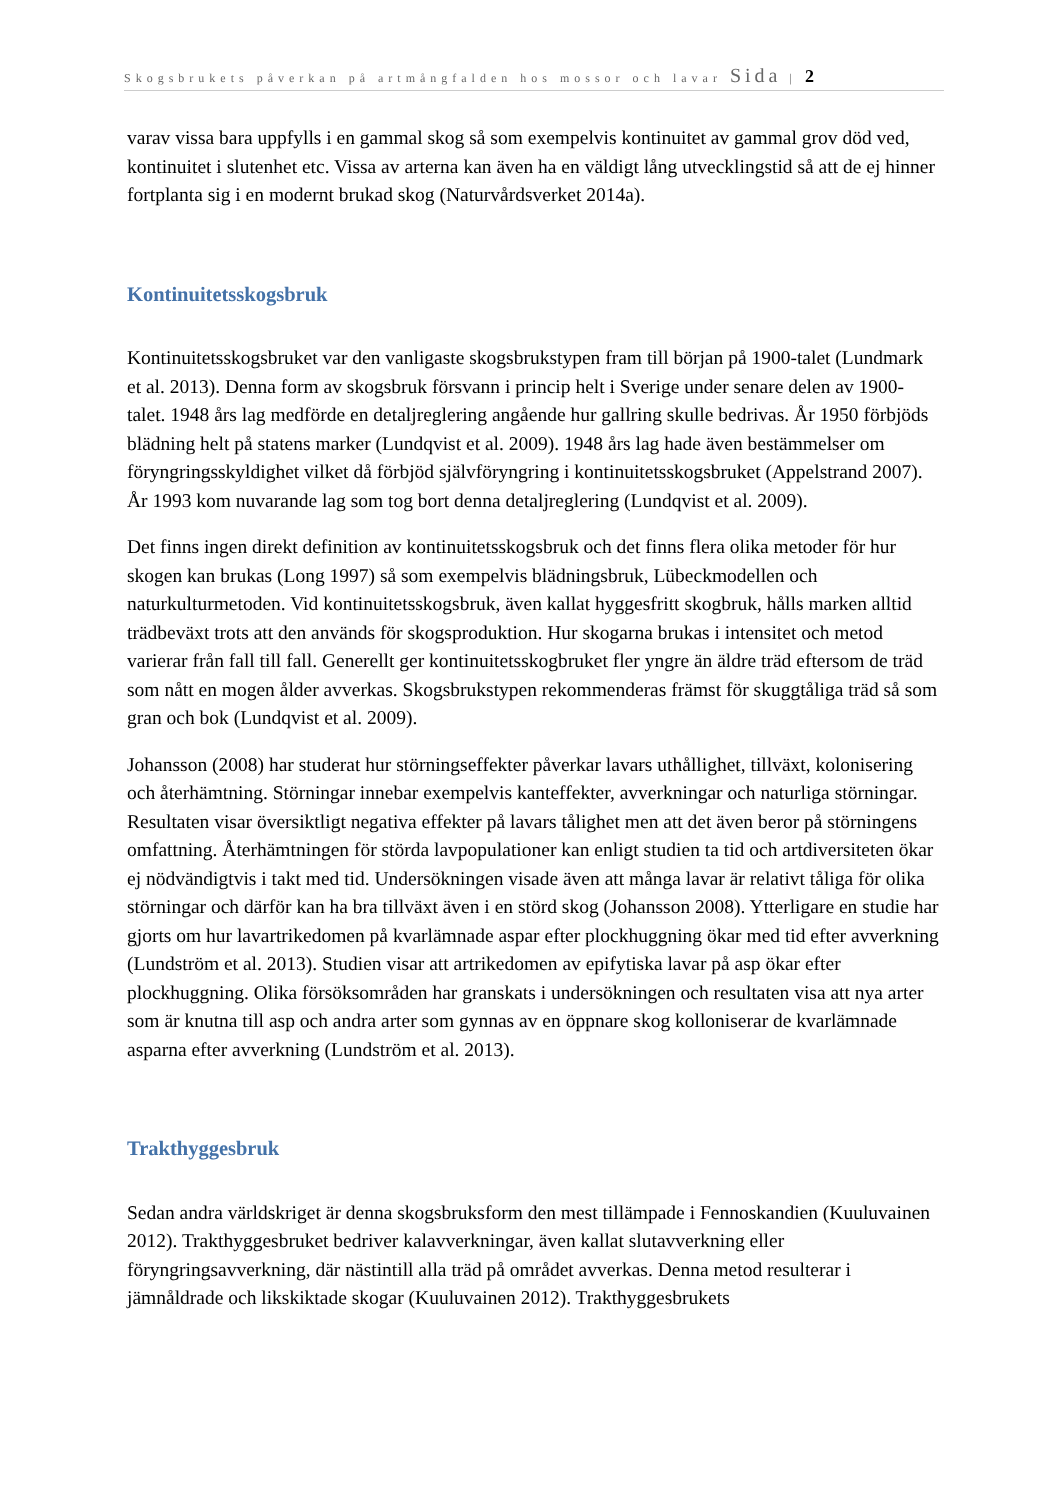Skogsbrukets påverkan på artmångfalden hos mossor och lavar Sida | 2
varav vissa bara uppfylls i en gammal skog så som exempelvis kontinuitet av gammal grov död ved, kontinuitet i slutenhet etc. Vissa av arterna kan även ha en väldigt lång utvecklingstid så att de ej hinner fortplanta sig i en modernt brukad skog (Naturvårdsverket 2014a).
Kontinuitetsskogsbruk
Kontinuitetsskogsbruket var den vanligaste skogsbrukstypen fram till början på 1900-talet (Lundmark et al. 2013). Denna form av skogsbruk försvann i princip helt i Sverige under senare delen av 1900-talet. 1948 års lag medförde en detaljreglering angående hur gallring skulle bedrivas. År 1950 förbjöds blädning helt på statens marker (Lundqvist et al. 2009). 1948 års lag hade även bestämmelser om föryngringsskyldighet vilket då förbjöd självföryngring i kontinuitetsskogsbruket (Appelstrand 2007). År 1993 kom nuvarande lag som tog bort denna detaljreglering (Lundqvist et al. 2009).
Det finns ingen direkt definition av kontinuitetsskogsbruk och det finns flera olika metoder för hur skogen kan brukas (Long 1997) så som exempelvis blädningsbruk, Lübeckmodellen och naturkulturmetoden. Vid kontinuitetsskogsbruk, även kallat hyggesfritt skogbruk, hålls marken alltid trädbeväxt trots att den används för skogsproduktion. Hur skogarna brukas i intensitet och metod varierar från fall till fall. Generellt ger kontinuitetsskogbruket fler yngre än äldre träd eftersom de träd som nått en mogen ålder avverkas. Skogsbrukstypen rekommenderas främst för skuggtåliga träd så som gran och bok (Lundqvist et al. 2009).
Johansson (2008) har studerat hur störningseffekter påverkar lavars uthållighet, tillväxt, kolonisering och återhämtning. Störningar innebar exempelvis kanteffekter, avverkningar och naturliga störningar. Resultaten visar översiktligt negativa effekter på lavars tålighet men att det även beror på störningens omfattning. Återhämtningen för störda lavpopulationer kan enligt studien ta tid och artdiversiteten ökar ej nödvändigtvis i takt med tid. Undersökningen visade även att många lavar är relativt tåliga för olika störningar och därför kan ha bra tillväxt även i en störd skog (Johansson 2008). Ytterligare en studie har gjorts om hur lavartrikedomen på kvarlämnade aspar efter plockhuggning ökar med tid efter avverkning (Lundström et al. 2013). Studien visar att artrikedomen av epifytiska lavar på asp ökar efter plockhuggning. Olika försöksområden har granskats i undersökningen och resultaten visa att nya arter som är knutna till asp och andra arter som gynnas av en öppnare skog kolloniserar de kvarlämnade asparna efter avverkning (Lundström et al. 2013).
Trakthyggesbruk
Sedan andra världskriget är denna skogsbruksform den mest tillämpade i Fennoskandien (Kuuluvainen 2012). Trakthyggesbruket bedriver kalavverkningar, även kallat slutavverkning eller föryngringsavverkning, där nästintill alla träd på området avverkas. Denna metod resulterar i jämnåldrade och likskiktade skogar (Kuuluvainen 2012). Trakthyggesbrukets